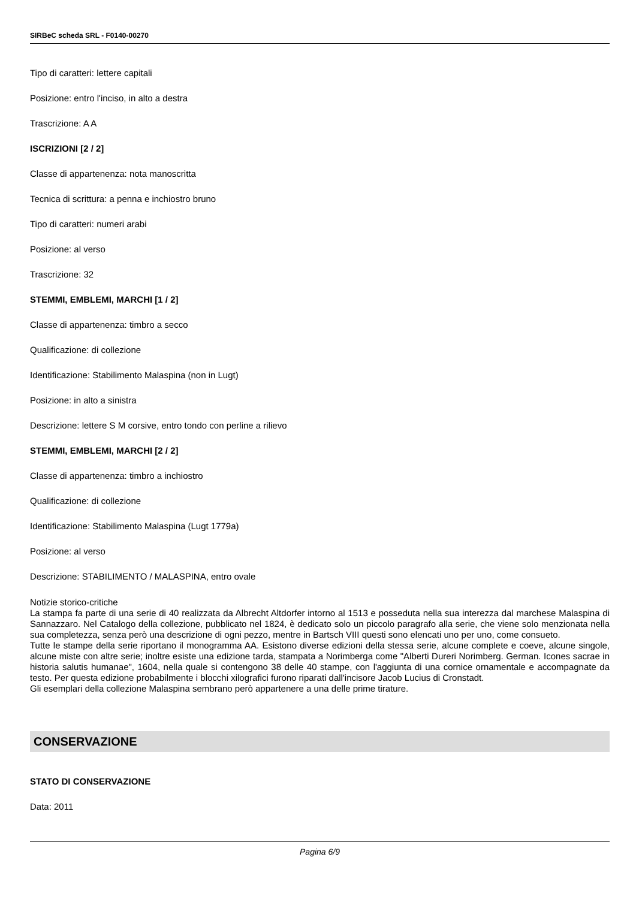SIRBeC scheda SRL - F0140-00270
Tipo di caratteri: lettere capitali
Posizione: entro l'inciso, in alto a destra
Trascrizione: A A
ISCRIZIONI [2 / 2]
Classe di appartenenza: nota manoscritta
Tecnica di scrittura: a penna e inchiostro bruno
Tipo di caratteri: numeri arabi
Posizione: al verso
Trascrizione: 32
STEMMI, EMBLEMI, MARCHI [1 / 2]
Classe di appartenenza: timbro a secco
Qualificazione: di collezione
Identificazione: Stabilimento Malaspina (non in Lugt)
Posizione: in alto a sinistra
Descrizione: lettere S M corsive, entro tondo con perline a rilievo
STEMMI, EMBLEMI, MARCHI [2 / 2]
Classe di appartenenza: timbro a inchiostro
Qualificazione: di collezione
Identificazione: Stabilimento Malaspina (Lugt 1779a)
Posizione: al verso
Descrizione: STABILIMENTO / MALASPINA, entro ovale
Notizie storico-critiche
La stampa fa parte di una serie di 40 realizzata da Albrecht Altdorfer intorno al 1513 e posseduta nella sua interezza dal marchese Malaspina di Sannazzaro. Nel Catalogo della collezione, pubblicato nel 1824, è dedicato solo un piccolo paragrafo alla serie, che viene solo menzionata nella sua completezza, senza però una descrizione di ogni pezzo, mentre in Bartsch VIII questi sono elencati uno per uno, come consueto.
Tutte le stampe della serie riportano il monogramma AA. Esistono diverse edizioni della stessa serie, alcune complete e coeve, alcune singole, alcune miste con altre serie; inoltre esiste una edizione tarda, stampata a Norimberga come "Alberti Dureri Norimberg. German. Icones sacrae in historia salutis humanae", 1604, nella quale si contengono 38 delle 40 stampe, con l'aggiunta di una cornice ornamentale e accompagnate da testo. Per questa edizione probabilmente i blocchi xilografici furono riparati dall'incisore Jacob Lucius di Cronstadt.
Gli esemplari della collezione Malaspina sembrano però appartenere a una delle prime tirature.
CONSERVAZIONE
STATO DI CONSERVAZIONE
Data: 2011
Pagina 6/9